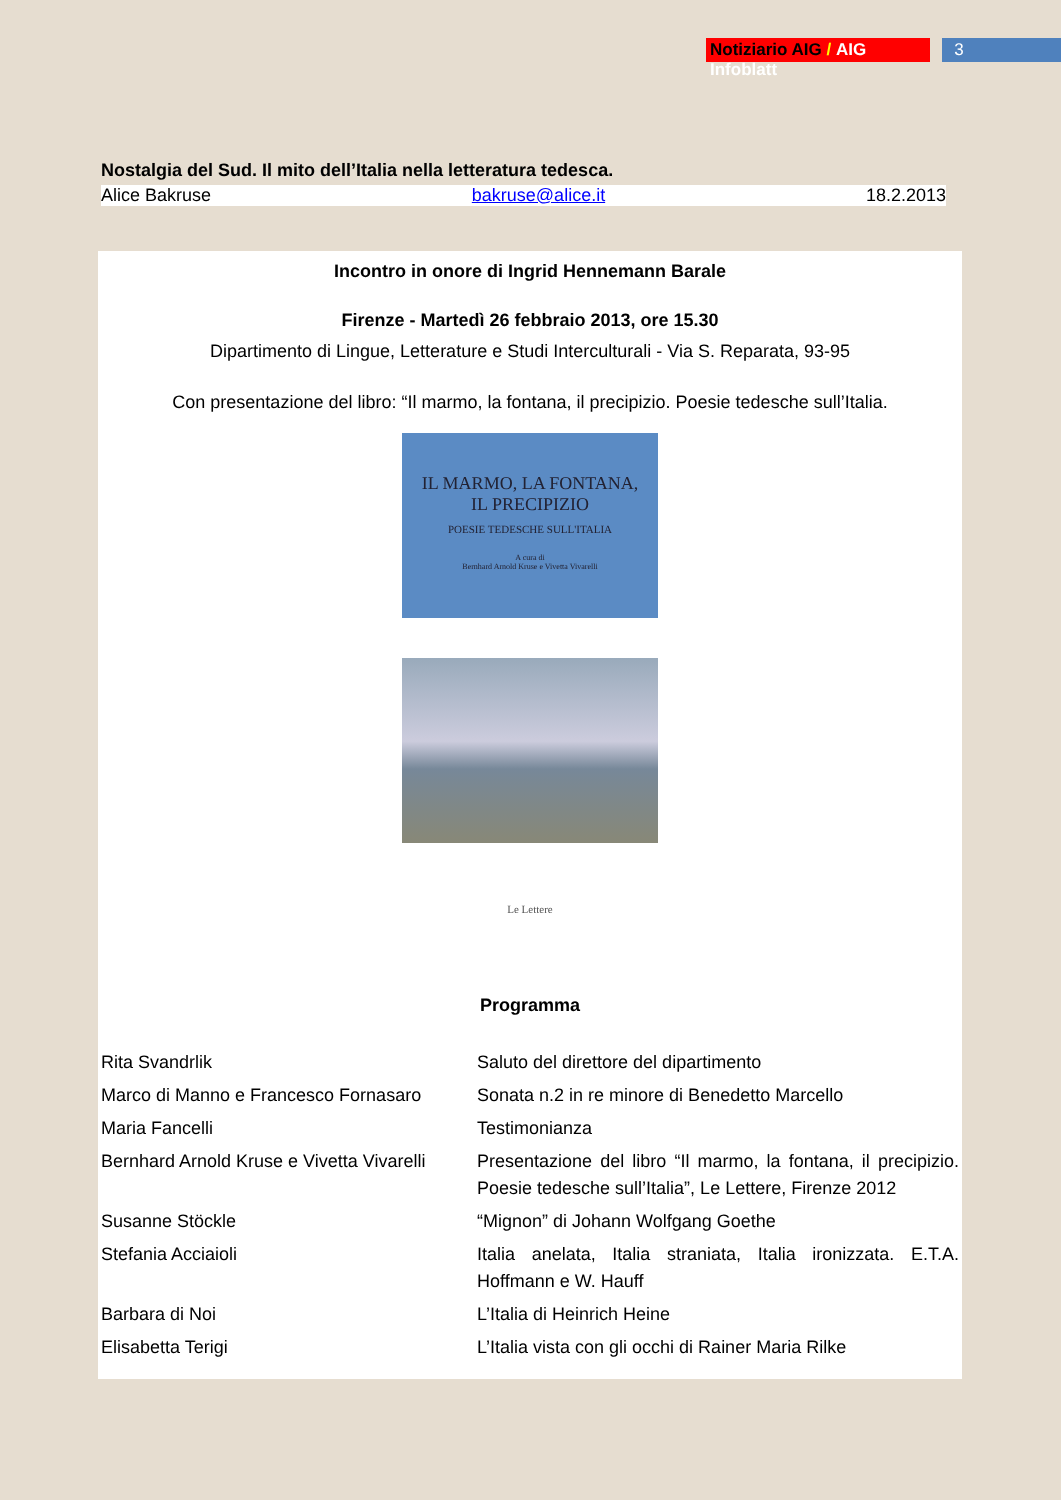Notiziario AIG / AIG Infoblatt 3
Nostalgia del Sud. Il mito dell’Italia nella letteratura tedesca.
Alice Bakruse bakruse@alice.it 18.2.2013
Incontro in onore di Ingrid Hennemann Barale
Firenze - Martedì 26 febbraio 2013, ore 15.30
Dipartimento di Lingue, Letterature e Studi Interculturali - Via S. Reparata, 93-95
Con presentazione del libro: “Il marmo, la fontana, il precipizio. Poesie tedesche sull’Italia.
IL MARMO, LA FONTANA,
IL PRECIPIZIO
POESIE TEDESCHE SULL'ITALIA
A cura di
Bernhard Arnold Kruse e Vivetta Vivarelli
Le Lettere
Programma
| Rita Svandrlik | Saluto del direttore del dipartimento |
| Marco di Manno e Francesco Fornasaro | Sonata n.2 in re minore di Benedetto Marcello |
| Maria Fancelli | Testimonianza |
| Bernhard Arnold Kruse e Vivetta Vivarelli | Presentazione del libro “Il marmo, la fontana, il precipizio. Poesie tedesche sull’Italia”, Le Lettere, Firenze 2012 |
| Susanne Stöckle | “Mignon” di Johann Wolfgang Goethe |
| Stefania Acciaioli | Italia anelata, Italia straniata, Italia ironizzata. E.T.A. Hoffmann e W. Hauff |
| Barbara di Noi | L’Italia di Heinrich Heine |
| Elisabetta Terigi | L’Italia vista con gli occhi di Rainer Maria Rilke |